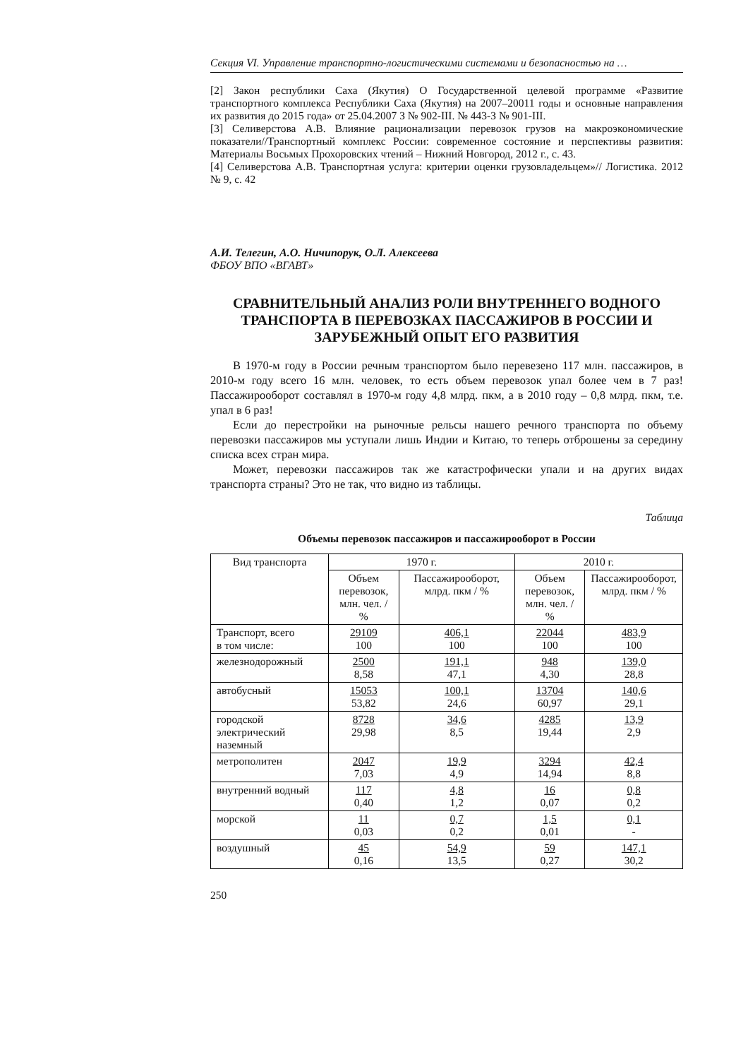Секция VI. Управление транспортно-логистическими системами и безопасностью на …
[2] Закон республики Саха (Якутия) О Государственной целевой программе «Развитие транспортного комплекса Республики Саха (Якутия) на 2007–20011 годы и основные направления их развития до 2015 года» от 25.04.2007 З № 902-III. № 443-З № 901-III.
[3] Селиверстова А.В. Влияние рационализации перевозок грузов на макроэкономические показатели//Транспортный комплекс России: современное состояние и перспективы развития: Материалы Восьмых Прохоровских чтений – Нижний Новгород, 2012 г., с. 43.
[4] Селиверстова А.В. Транспортная услуга: критерии оценки грузовладельцем»// Логистика. 2012 № 9, с. 42
А.И. Телегин, А.О. Ничипорук, О.Л. Алексеева
ФБОУ ВПО «ВГАВТ»
СРАВНИТЕЛЬНЫЙ АНАЛИЗ РОЛИ ВНУТРЕННЕГО ВОДНОГО ТРАНСПОРТА В ПЕРЕВОЗКАХ ПАССАЖИРОВ В РОССИИ И ЗАРУБЕЖНЫЙ ОПЫТ ЕГО РАЗВИТИЯ
В 1970-м году в России речным транспортом было перевезено 117 млн. пассажиров, в 2010-м году всего 16 млн. человек, то есть объем перевозок упал более чем в 7 раз! Пассажирооборот составлял в 1970-м году 4,8 млрд. пкм, а в 2010 году – 0,8 млрд. пкм, т.е. упал в 6 раз!
Если до перестройки на рыночные рельсы нашего речного транспорта по объему перевозки пассажиров мы уступали лишь Индии и Китаю, то теперь отброшены за середину списка всех стран мира.
Может, перевозки пассажиров так же катастрофически упали и на других видах транспорта страны? Это не так, что видно из таблицы.
Таблица
Объемы перевозок пассажиров и пассажирооборот в России
| Вид транспорта | 1970 г. | | 2010 г. | |
| --- | --- | --- | --- | --- |
| | Объем перевозок, млн. чел. / % | Пассажирооборот, млрд. пкм / % | Объем перевозок, млн. чел. / % | Пассажирооборот, млрд. пкм / % |
| Транспорт, всего в том числе: | 29109 100 | 406,1 100 | 22044 100 | 483,9 100 |
| железнодорожный | 2500 8,58 | 191,1 47,1 | 948 4,30 | 139,0 28,8 |
| автобусный | 15053 53,82 | 100,1 24,6 | 13704 60,97 | 140,6 29,1 |
| городской электрический наземный | 8728 29,98 | 34,6 8,5 | 4285 19,44 | 13,9 2,9 |
| метрополитен | 2047 7,03 | 19,9 4,9 | 3294 14,94 | 42,4 8,8 |
| внутренний водный | 117 0,40 | 4,8 1,2 | 16 0,07 | 0,8 0,2 |
| морской | 11 0,03 | 0,7 0,2 | 1,5 0,01 | 0,1 - |
| воздушный | 45 0,16 | 54,9 13,5 | 59 0,27 | 147,1 30,2 |
250